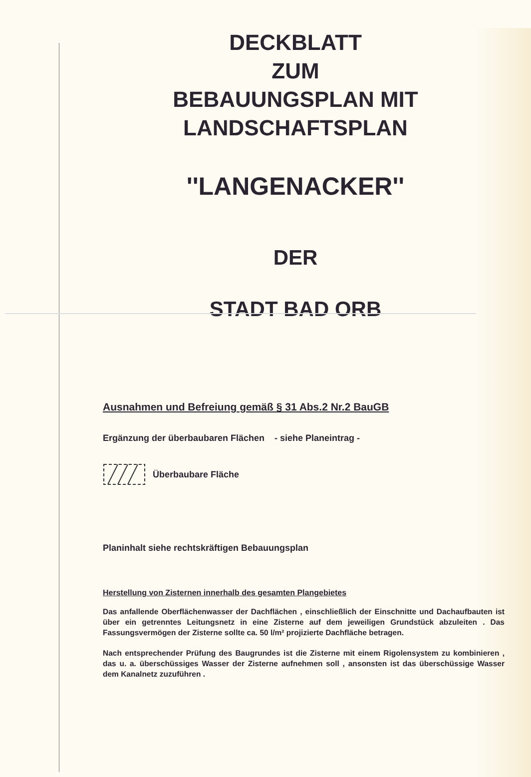DECKBLATT
ZUM
BEBAUUNGSPLAN MIT
LANDSCHAFTSPLAN
''LANGENACKER''
DER
STADT BAD ORB
Ausnahmen und Befreiung gemäß § 31 Abs.2 Nr.2 BauGB
Ergänzung der überbaubaren Flächen - siehe Planeintrag -
Überbaubare Fläche
Planinhalt siehe rechtskräftigen Bebauungsplan
Herstellung von Zisternen innerhalb des gesamten Plangebietes
Das anfallende Oberflächenwasser der Dachflächen , einschließlich der Einschnitte und Dachaufbauten ist über ein getrenntes Leitungsnetz in eine Zisterne auf dem jeweiligen Grundstück abzuleiten . Das Fassungsvermögen der Zisterne sollte ca. 50 l/m² projizierte Dachfläche betragen.
Nach entsprechender Prüfung des Baugrundes ist die Zisterne mit einem Rigolensystem zu kombinieren , das u. a. überschüssiges Wasser der Zisterne aufnehmen soll , ansonsten ist das überschüssige Wasser dem Kanalnetz zuzuführen .